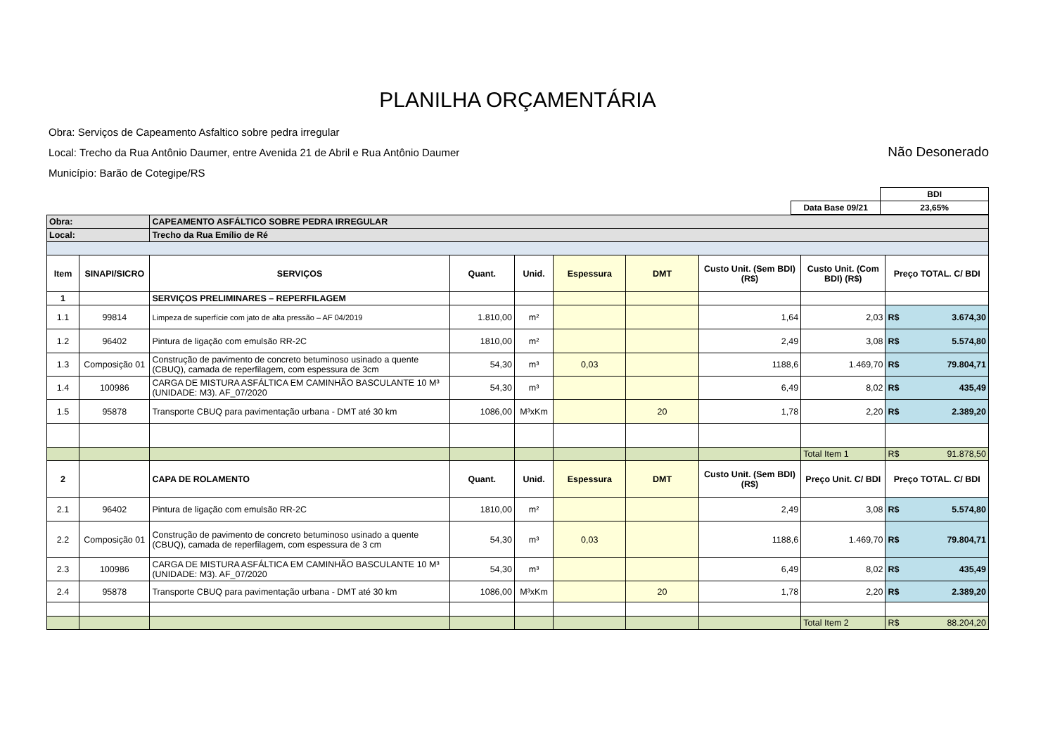PLANILHA ORÇAMENTÁRIA
Obra: Serviços de Capeamento Asfaltico sobre pedra irregular
Local: Trecho da Rua Antônio Daumer, entre Avenida 21 de Abril e Rua Antônio Daumer
Município: Barão de Cotegipe/RS
Não Desonerado
| | | BDI |
| | Data Base 09/21 | 23,65% |
| Obra: | | CAPEAMENTO ASFÁLTICO SOBRE PEDRA IRREGULAR | | | | | | | |
| Local: | | Trecho da Rua Emílio de Ré | | | | | | | |
| Item | SINAPI/SICRO | SERVIÇOS | Quant. | Unid. | Espessura | DMT | Custo Unit. (Sem BDI) (R$) | Custo Unit. (Com BDI) (R$) | Preço TOTAL. C/ BDI |
| 1 | | SERVIÇOS PRELIMINARES – REPERFILAGEM | | | | | | | |
| 1.1 | 99814 | Limpeza de superfície com jato de alta pressão – AF 04/2019 | 1.810,00 | m² | | | 1,64 | 2,03 | R$ 3.674,30 |
| 1.2 | 96402 | Pintura de ligação com emulsão RR-2C | 1810,00 | m² | | | 2,49 | 3,08 | R$ 5.574,80 |
| 1.3 | Composição 01 | Construção de pavimento de concreto betuminoso usinado a quente (CBUQ), camada de reperfilagem, com espessura de 3cm | 54,30 | m³ | 0,03 | | 1188,6 | 1.469,70 | R$ 79.804,71 |
| 1.4 | 100986 | CARGA DE MISTURA ASFÁLTICA EM CAMINHÃO BASCULANTE 10 M³ (UNIDADE: M3). AF_07/2020 | 54,30 | m³ | | | 6,49 | 8,02 | R$ 435,49 |
| 1.5 | 95878 | Transporte CBUQ para pavimentação urbana - DMT até 30 km | 1086,00 | M³xKm | | 20 | 1,78 | 2,20 | R$ 2.389,20 |
| | | | | | | | | Total Item 1 | R$ 91.878,50 |
| 2 | | CAPA DE ROLAMENTO | Quant. | Unid. | Espessura | DMT | Custo Unit. (Sem BDI) (R$) | Preço Unit. C/ BDI | Preço TOTAL. C/ BDI |
| 2.1 | 96402 | Pintura de ligação com emulsão RR-2C | 1810,00 | m² | | | 2,49 | 3,08 | R$ 5.574,80 |
| 2.2 | Composição 01 | Construção de pavimento de concreto betuminoso usinado a quente (CBUQ), camada de reperfilagem, com espessura de 3 cm | 54,30 | m³ | 0,03 | | 1188,6 | 1.469,70 | R$ 79.804,71 |
| 2.3 | 100986 | CARGA DE MISTURA ASFÁLTICA EM CAMINHÃO BASCULANTE 10 M³ (UNIDADE: M3). AF_07/2020 | 54,30 | m³ | | | 6,49 | 8,02 | R$ 435,49 |
| 2.4 | 95878 | Transporte CBUQ para pavimentação urbana - DMT até 30 km | 1086,00 | M³xKm | | 20 | 1,78 | 2,20 | R$ 2.389,20 |
| | | | | | | | | Total Item 2 | R$ 88.204,20 |